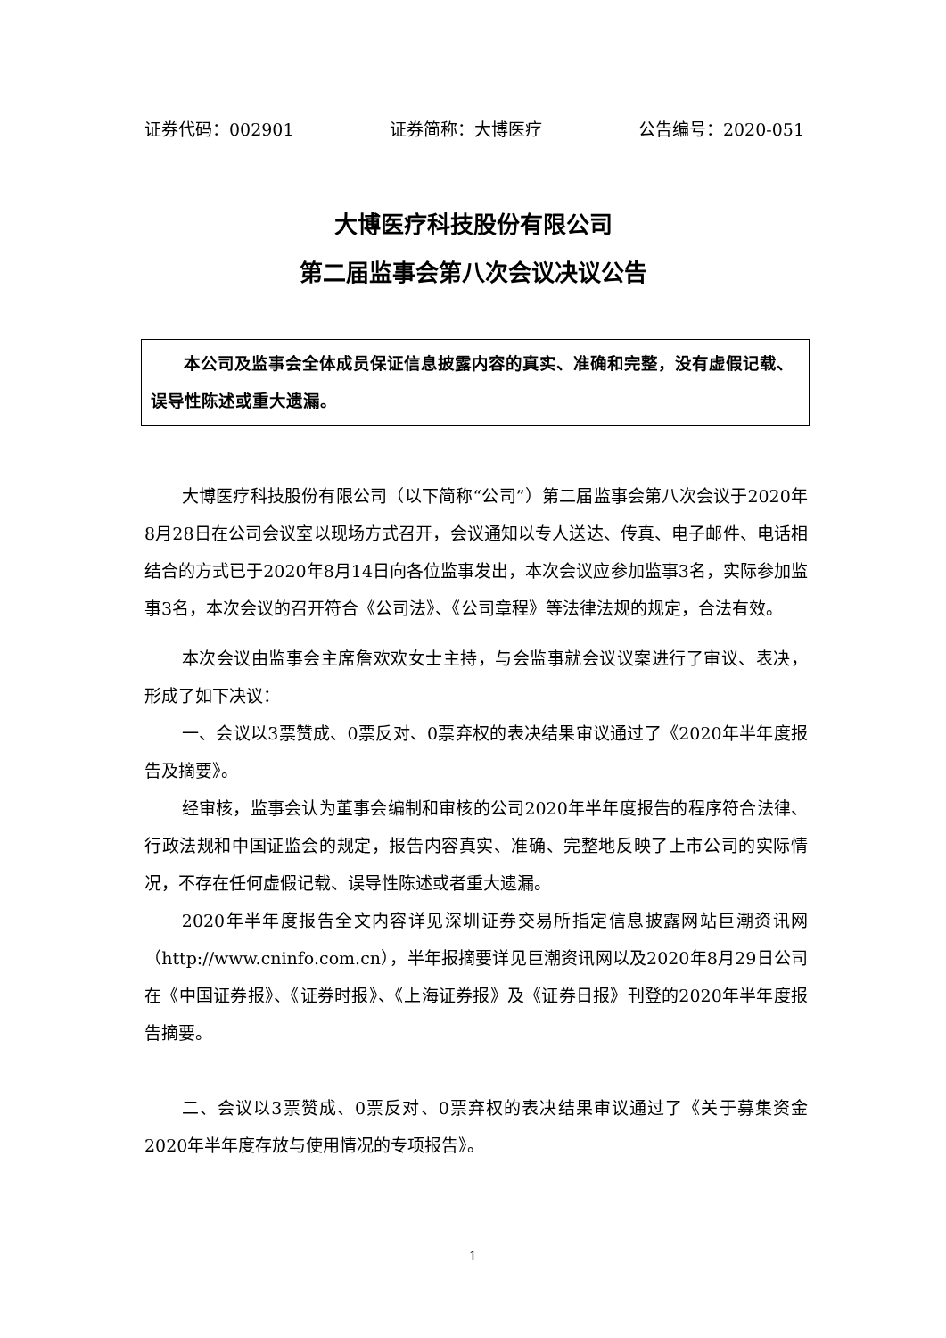证券代码：002901 证券简称：大博医疗 公告编号：2020-051
大博医疗科技股份有限公司
第二届监事会第八次会议决议公告
本公司及监事会全体成员保证信息披露内容的真实、准确和完整，没有虚假记载、误导性陈述或重大遗漏。
大博医疗科技股份有限公司（以下简称“公司”）第二届监事会第八次会议于2020年8月28日在公司会议室以现场方式召开，会议通知以专人送达、传真、电子邮件、电话相结合的方式已于2020年8月14日向各位监事发出，本次会议应参加监事3名，实际参加监事3名，本次会议的召开符合《公司法》、《公司章程》等法律法规的规定，合法有效。
本次会议由监事会主席詹欢欢女士主持，与会监事就会议议案进行了审议、表决，形成了如下决议：
一、会议以3票赞成、0票反对、0票弃权的表决结果审议通过了《2020年半年度报告及摘要》。
经审核，监事会认为董事会编制和审核的公司2020年半年度报告的程序符合法律、行政法规和中国证监会的规定，报告内容真实、准确、完整地反映了上市公司的实际情况，不存在任何虚假记载、误导性陈述或者重大遗漏。
2020年半年度报告全文内容详见深圳证券交易所指定信息披露网站巨潮资讯网（http://www.cninfo.com.cn），半年报摘要详见巨潮资讯网以及2020年8月29日公司在《中国证券报》、《证券时报》、《上海证券报》及《证券日报》刊登的2020年半年度报告摘要。
二、会议以3票赞成、0票反对、0票弃权的表决结果审议通过了《关于募集资金2020年半年度存放与使用情况的专项报告》。
1